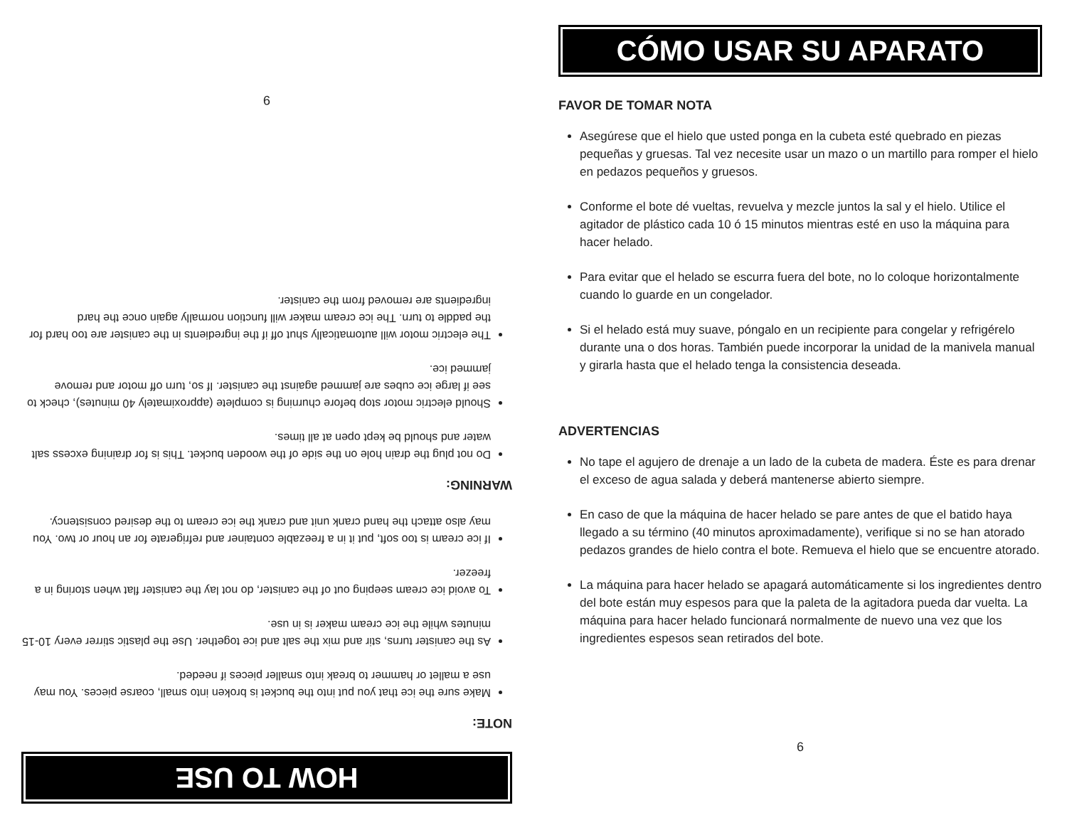HOW TO USE
NOTE:
Make sure the ice that you put into the bucket is broken into small, coarse pieces. You may use a mallet or hammer to break into smaller pieces if needed.
As the canister turns, stir and mix the salt and ice together. Use the plastic stirrer every 10-15 minutes while the ice cream maker is in use.
To avoid ice cream seeping out of the canister, do not lay the canister flat when storing in a freezer.
If ice cream is too soft, put it in a freezable container and refrigerate for an hour or two. You may also attach the hand crank unit and crank the ice cream to the desired consistency.
WARNING:
Do not plug the drain hole on the side of the wooden bucket. This is for draining excess salt water and should be kept open at all times.
Should electric motor stop before churning is complete (approximately 40 minutes), check to see if large ice cubes are jammed against the canister. If so, turn off motor and remove jammed ice.
The electric motor will automatically shut off if the ingredients in the canister are too hard for the paddle to turn. The ice cream maker will function normally again once the hard ingredients are removed from the canister.
9
CÓMO USAR SU APARATO
FAVOR DE TOMAR NOTA
Asegúrese que el hielo que usted ponga en la cubeta esté quebrado en piezas pequeñas y gruesas. Tal vez necesite usar un mazo o un martillo para romper el hielo en pedazos pequeños y gruesos.
Conforme el bote dé vueltas, revuelva y mezcle juntos la sal y el hielo. Utilice el agitador de plástico cada 10 ó 15 minutos mientras esté en uso la máquina para hacer helado.
Para evitar que el helado se escurra fuera del bote, no lo coloque horizontalmente cuando lo guarde en un congelador.
Si el helado está muy suave, póngalo en un recipiente para congelar y refrigérelo durante una o dos horas. También puede incorporar la unidad de la manivela manual y girarla hasta que el helado tenga la consistencia deseada.
ADVERTENCIAS
No tape el agujero de drenaje a un lado de la cubeta de madera. Éste es para drenar el exceso de agua salada y deberá mantenerse abierto siempre.
En caso de que la máquina de hacer helado se pare antes de que el batido haya llegado a su término (40 minutos aproximadamente), verifique si no se han atorado pedazos grandes de hielo contra el bote. Remueva el hielo que se encuentre atorado.
La máquina para hacer helado se apagará automáticamente si los ingredientes dentro del bote están muy espesos para que la paleta de la agitadora pueda dar vuelta. La máquina para hacer helado funcionará normalmente de nuevo una vez que los ingredientes espesos sean retirados del bote.
6